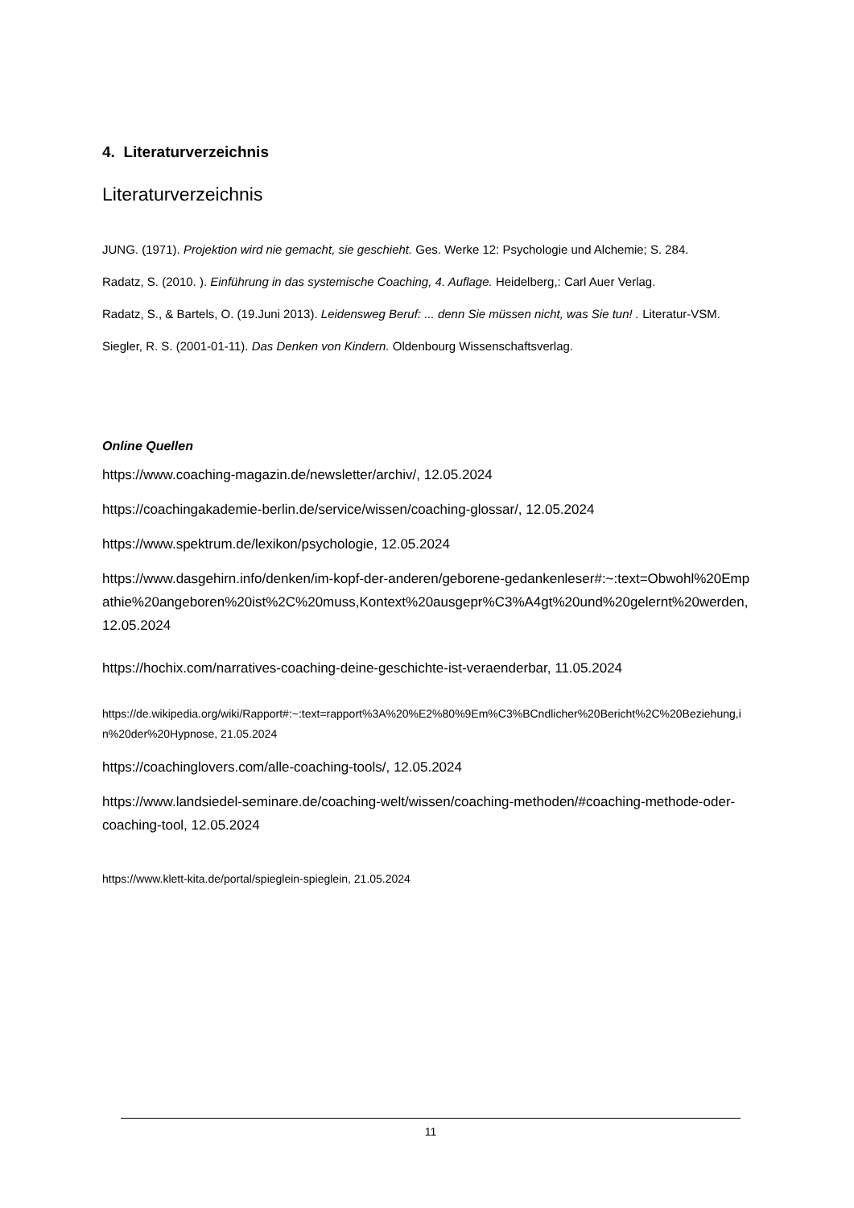4. Literaturverzeichnis
Literaturverzeichnis
JUNG. (1971). Projektion wird nie gemacht, sie geschieht. Ges. Werke 12: Psychologie und Alchemie; S. 284.
Radatz, S. (2010. ). Einführung in das systemische Coaching, 4. Auflage. Heidelberg,: Carl Auer Verlag.
Radatz, S., & Bartels, O. (19.Juni 2013). Leidensweg Beruf: ... denn Sie müssen nicht, was Sie tun! . Literatur-VSM.
Siegler, R. S. (2001-01-11). Das Denken von Kindern. Oldenbourg Wissenschaftsverlag.
Online Quellen
https://www.coaching-magazin.de/newsletter/archiv/, 12.05.2024
https://coachingakademie-berlin.de/service/wissen/coaching-glossar/, 12.05.2024
https://www.spektrum.de/lexikon/psychologie, 12.05.2024
https://www.dasgehirn.info/denken/im-kopf-der-anderen/geborene-gedankenleser#:~:text=Obwohl%20Empathie%20angeboren%20ist%2C%20muss,Kontext%20ausgepr%C3%A4gt%20und%20gelernt%20werden, 12.05.2024
https://hochix.com/narratives-coaching-deine-geschichte-ist-veraenderbar, 11.05.2024
https://de.wikipedia.org/wiki/Rapport#:~:text=rapport%3A%20%E2%80%9Em%C3%BCndlicher%20Bericht%2C%20Beziehung,in%20der%20Hypnose, 21.05.2024
https://coachinglovers.com/alle-coaching-tools/, 12.05.2024
https://www.landsiedel-seminare.de/coaching-welt/wissen/coaching-methoden/#coaching-methode-oder-coaching-tool, 12.05.2024
https://www.klett-kita.de/portal/spieglein-spieglein, 21.05.2024
11